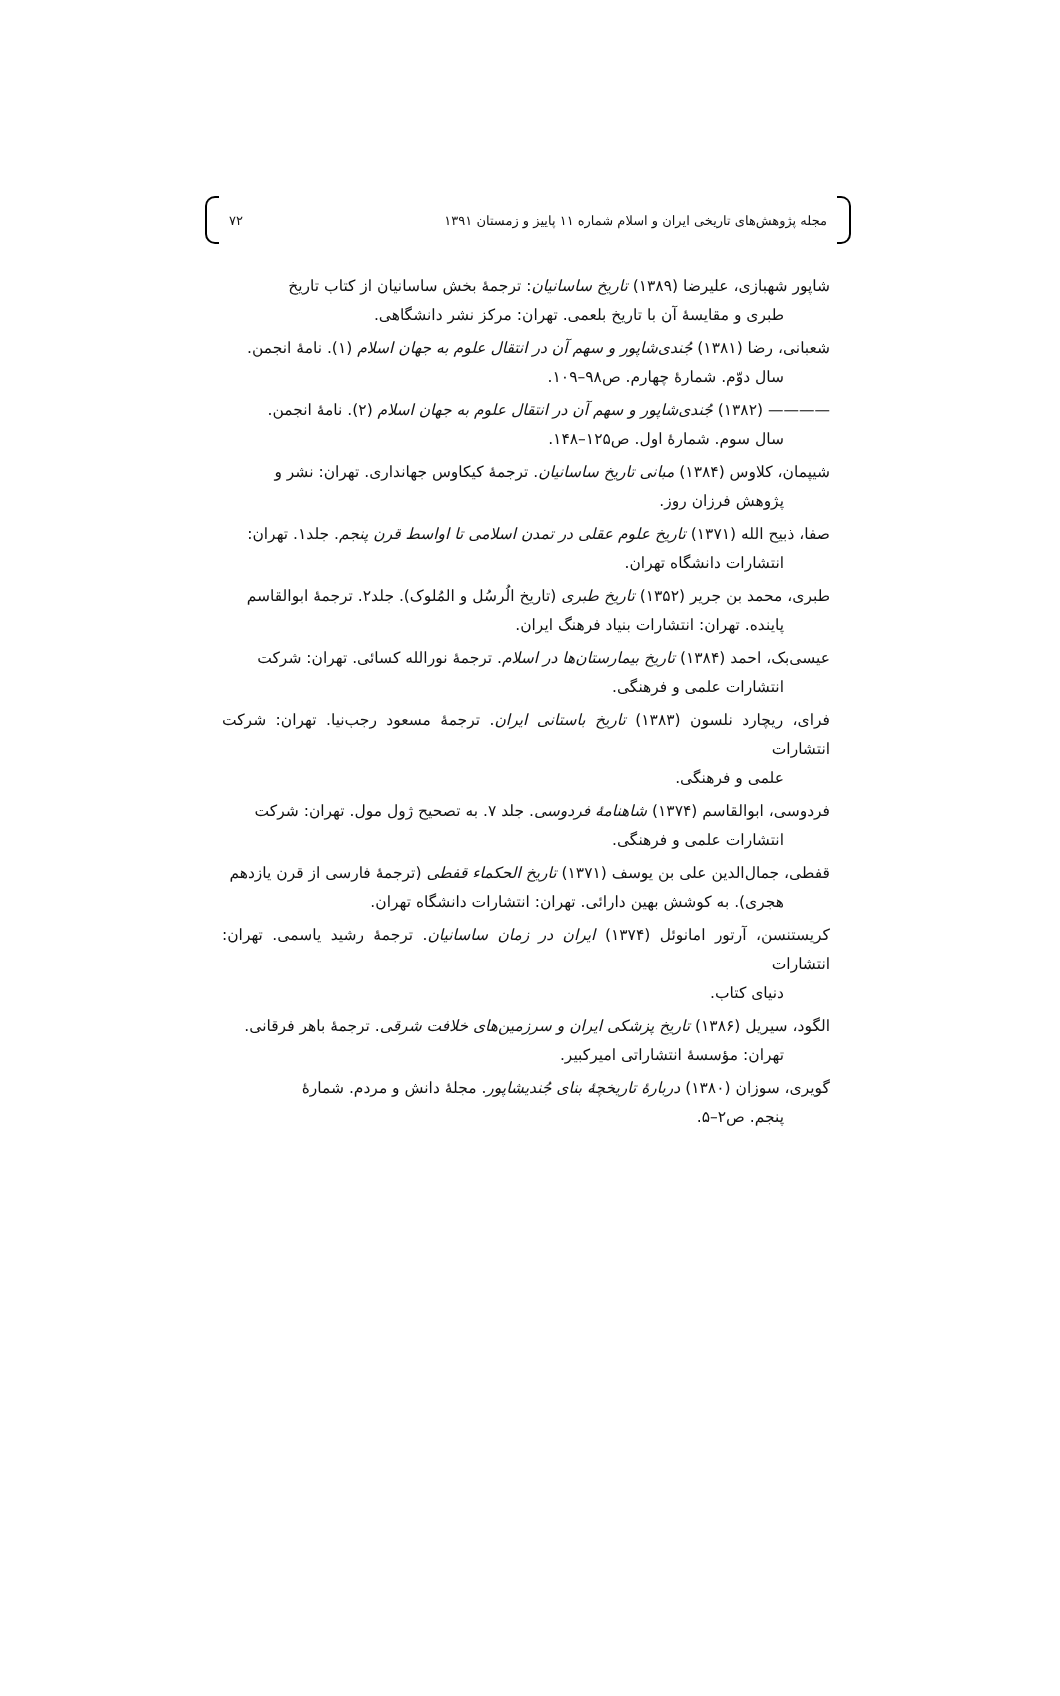مجله پژوهش‌های تاریخی ایران و اسلام شماره ۱۱ پاییز و زمستان ۱۳۹۱ ۷۲
شاپور شهبازی، علیرضا (۱۳۸۹) تاریخ ساسانیان: ترجمهٔ بخش ساسانیان از کتاب تاریخ
طبری و مقایسهٔ آن با تاریخ بلعمی. تهران: مرکز نشر دانشگاهی.
شعبانی، رضا (۱۳۸۱) جُندی‌شاپور و سهم آن در انتقال علوم به جهان اسلام (۱). نامهٔ انجمن.
سال دوّم. شمارهٔ چهارم. ص۹۸–۱۰۹.
———— (۱۳۸۲) جُندی‌شاپور و سهم آن در انتقال علوم به جهان اسلام (۲). نامهٔ انجمن.
سال سوم. شمارهٔ اول. ص۱۲۵–۱۴۸.
شیپمان، کلاوس (۱۳۸۴) مبانی تاریخ ساسانیان. ترجمهٔ کیکاوس جهانداری. تهران: نشر و
پژوهش فرزان روز.
صفا، ذبیح الله (۱۳۷۱) تاریخ علوم عقلی در تمدن اسلامی تا اواسط قرن پنجم. جلد۱. تهران:
انتشارات دانشگاه تهران.
طبری، محمد بن جریر (۱۳۵۲) تاریخ طبری (تاریخ الُرسُل و المُلوک). جلد۲. ترجمهٔ ابوالقاسم
پاینده. تهران: انتشارات بنیاد فرهنگ ایران.
عیسی‌بک، احمد (۱۳۸۴) تاریخ بیمارستان‌ها در اسلام. ترجمهٔ نورالله کسائی. تهران: شرکت
انتشارات علمی و فرهنگی.
فرای، ریچارد نلسون (۱۳۸۳) تاریخ باستانی ایران. ترجمهٔ مسعود رجب‌نیا. تهران: شرکت انتشارات
علمی و فرهنگی.
فردوسی، ابوالقاسم (۱۳۷۴) شاهنامهٔ فردوسی. جلد ۷. به تصحیح ژول مول. تهران: شرکت
انتشارات علمی و فرهنگی.
قفطی، جمال‌الدین علی بن یوسف (۱۳۷۱) تاریخ الحکماء قفطی (ترجمهٔ فارسی از قرن یازدهم
هجری). به کوشش بهین دارائی. تهران: انتشارات دانشگاه تهران.
کریستنسن، آرتور امانوئل (۱۳۷۴) ایران در زمان ساسانیان. ترجمهٔ رشید یاسمی. تهران: انتشارات
دنیای کتاب.
الگود، سیریل (۱۳۸۶) تاریخ پزشکی ایران و سرزمین‌های خلافت شرقی. ترجمهٔ باهر فرقانی.
تهران: مؤسسهٔ انتشاراتی امیرکبیر.
گویری، سوزان (۱۳۸۰) دربارهٔ تاریخچهٔ بنای جُندیشاپور. مجلهٔ دانش و مردم. شمارهٔ
پنجم. ص۲–۵.